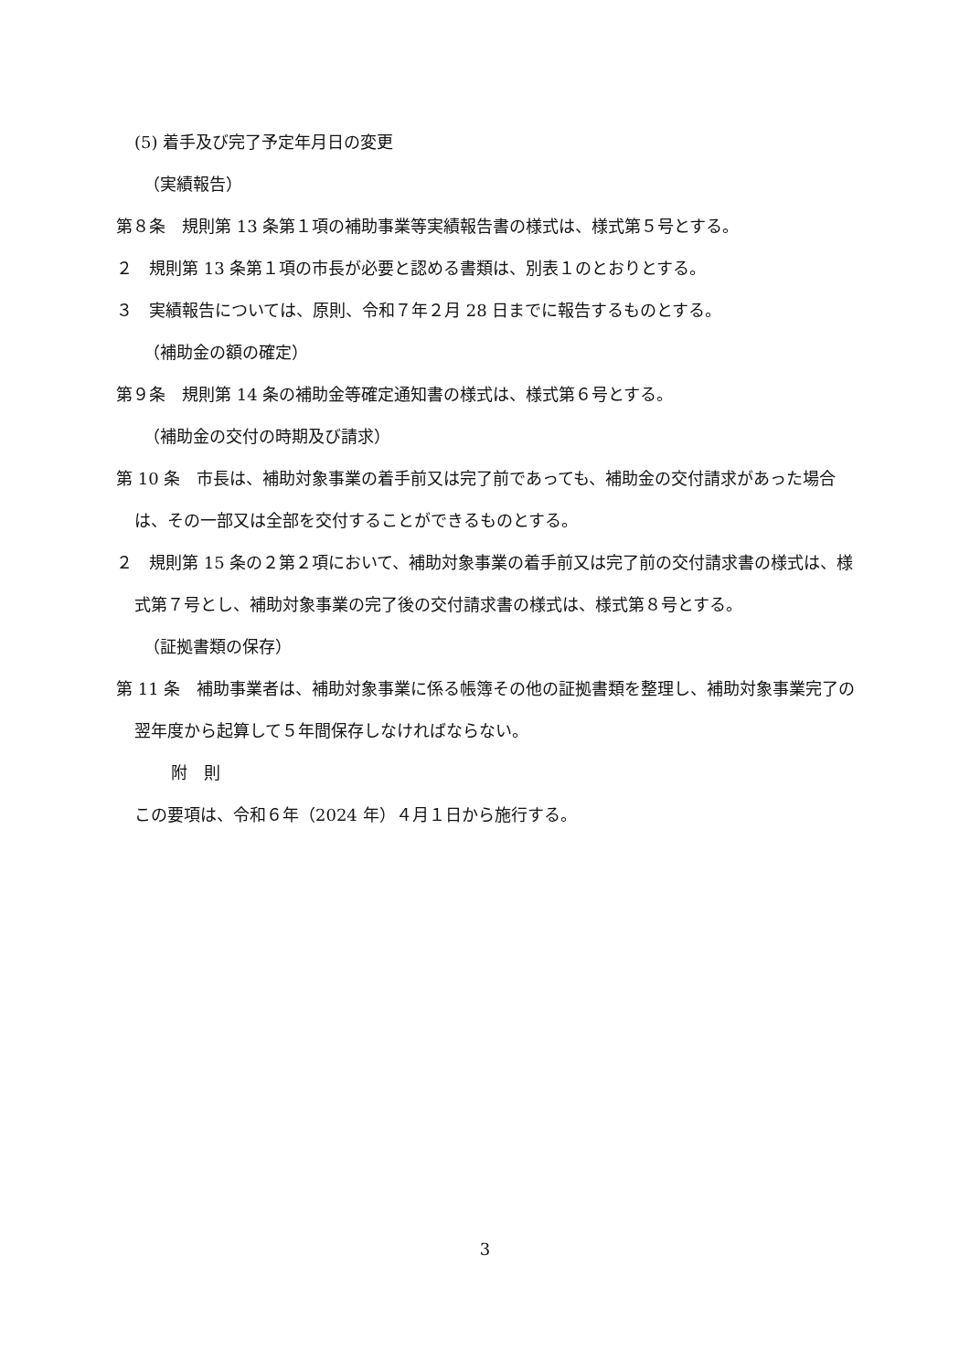(5) 着手及び完了予定年月日の変更
（実績報告）
第８条　規則第 13 条第１項の補助事業等実績報告書の様式は、様式第５号とする。
２　規則第 13 条第１項の市長が必要と認める書類は、別表１のとおりとする。
３　実績報告については、原則、令和７年２月 28 日までに報告するものとする。
（補助金の額の確定）
第９条　規則第 14 条の補助金等確定通知書の様式は、様式第６号とする。
（補助金の交付の時期及び請求）
第 10 条　市長は、補助対象事業の着手前又は完了前であっても、補助金の交付請求があった場合は、その一部又は全部を交付することができるものとする。
２　規則第 15 条の２第２項において、補助対象事業の着手前又は完了前の交付請求書の様式は、様式第７号とし、補助対象事業の完了後の交付請求書の様式は、様式第８号とする。
（証拠書類の保存）
第 11 条　補助事業者は、補助対象事業に係る帳簿その他の証拠書類を整理し、補助対象事業完了の翌年度から起算して５年間保存しなければならない。
附　則
この要項は、令和６年（2024 年）４月１日から施行する。
3